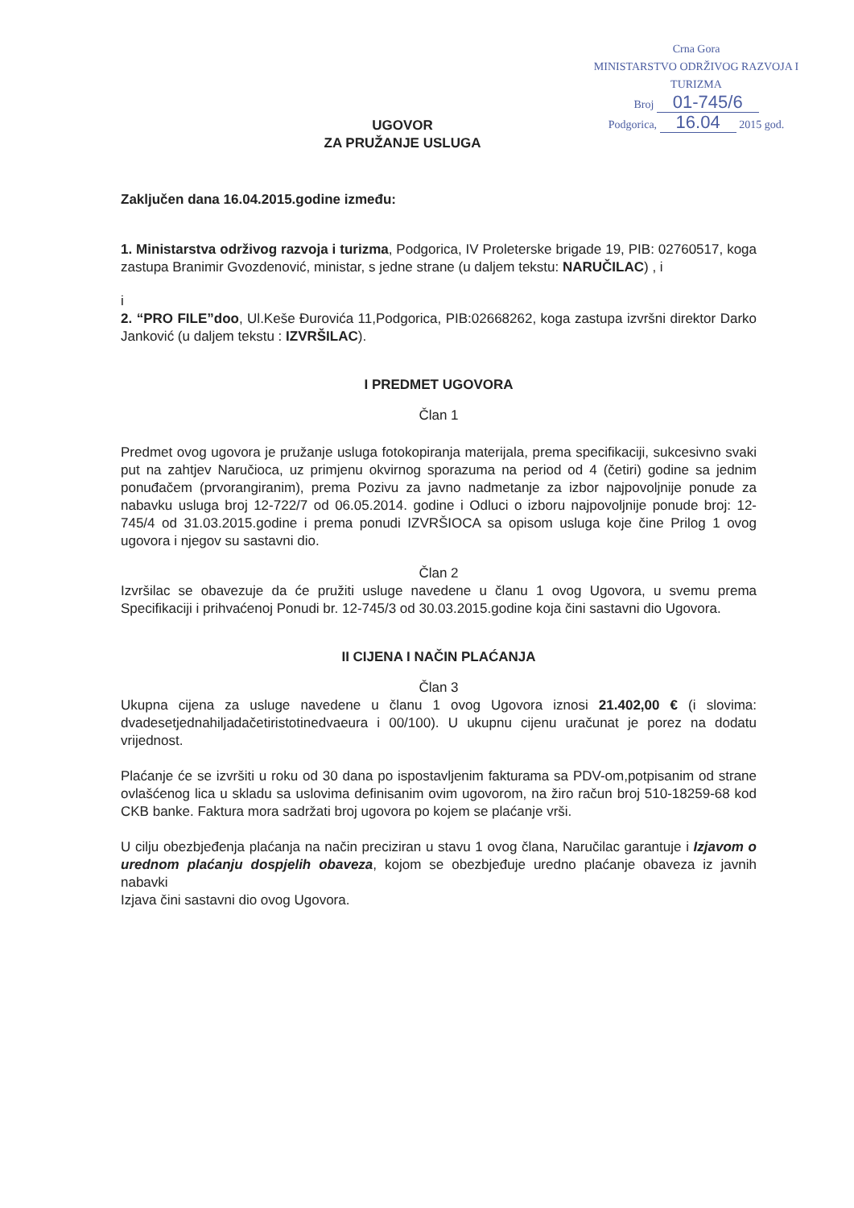Crna Gora
MINISTARSTVO ODRŽIVOG RAZVOJA I TURIZMA
Broj 01-745/6
Podgorica, 16.04 2015 god.
UGOVOR
ZA PRUŽANJE USLUGA
Zaključen dana 16.04.2015.godine između:
1. Ministarstva održivog razvoja i turizma, Podgorica, IV Proleterske brigade 19, PIB: 02760517, koga zastupa Branimir Gvozdenović, ministar, s jedne strane (u daljem tekstu: NARUČILAC) , i
i
2. “PRO FILE”doo, Ul.Keše Đurovića 11,Podgorica, PIB:02668262, koga zastupa izvršni direktor Darko Janković (u daljem tekstu : IZVRŠILAC).
I PREDMET UGOVORA
Član 1
Predmet ovog ugovora je pružanje usluga fotokopiranja materijala, prema specifikaciji, sukcesivno svaki put na zahtjev Naručioca, uz primjenu okvirnog sporazuma na period od 4 (četiri) godine sa jednim ponuđačem (prvorangiranim), prema Pozivu za javno nadmetanje za izbor najpovoljnije ponude za nabavku usluga broj 12-722/7 od 06.05.2014. godine i Odluci o izboru najpovoljnije ponude broj: 12-745/4 od 31.03.2015.godine i prema ponudi IZVRŠIOCA sa opisom usluga koje čine Prilog 1 ovog ugovora i njegov su sastavni dio.
Član 2
Izvršilac se obavezuje da će pružiti usluge navedene u članu 1 ovog Ugovora, u svemu prema Specifikaciji i prihvaćenoj Ponudi br. 12-745/3 od 30.03.2015.godine koja čini sastavni dio Ugovora.
II CIJENA I NAČIN PLAĆANJA
Član 3
Ukupna cijena za usluge navedene u članu 1 ovog Ugovora iznosi 21.402,00 € (i slovima: dvadesetjednahiljadačetiristotinedvaeura i 00/100). U ukupnu cijenu uračunat je porez na dodatu vrijednost.
Plaćanje će se izvršiti u roku od 30 dana po ispostavljenim fakturama sa PDV-om,potpisanim od strane ovlašćenog lica u skladu sa uslovima definisanim ovim ugovorom, na žiro račun broj 510-18259-68 kod CKB banke. Faktura mora sadržati broj ugovora po kojem se plaćanje vrši.
U cilju obezbjeđenja plaćanja na način preciziran u stavu 1 ovog člana, Naručilac garantuje i Izjavom o urednom plaćanju dospjelih obaveza, kojom se obezbjeđuje uredno plaćanje obaveza iz javnih nabavki
Izjava čini sastavni dio ovog Ugovora.